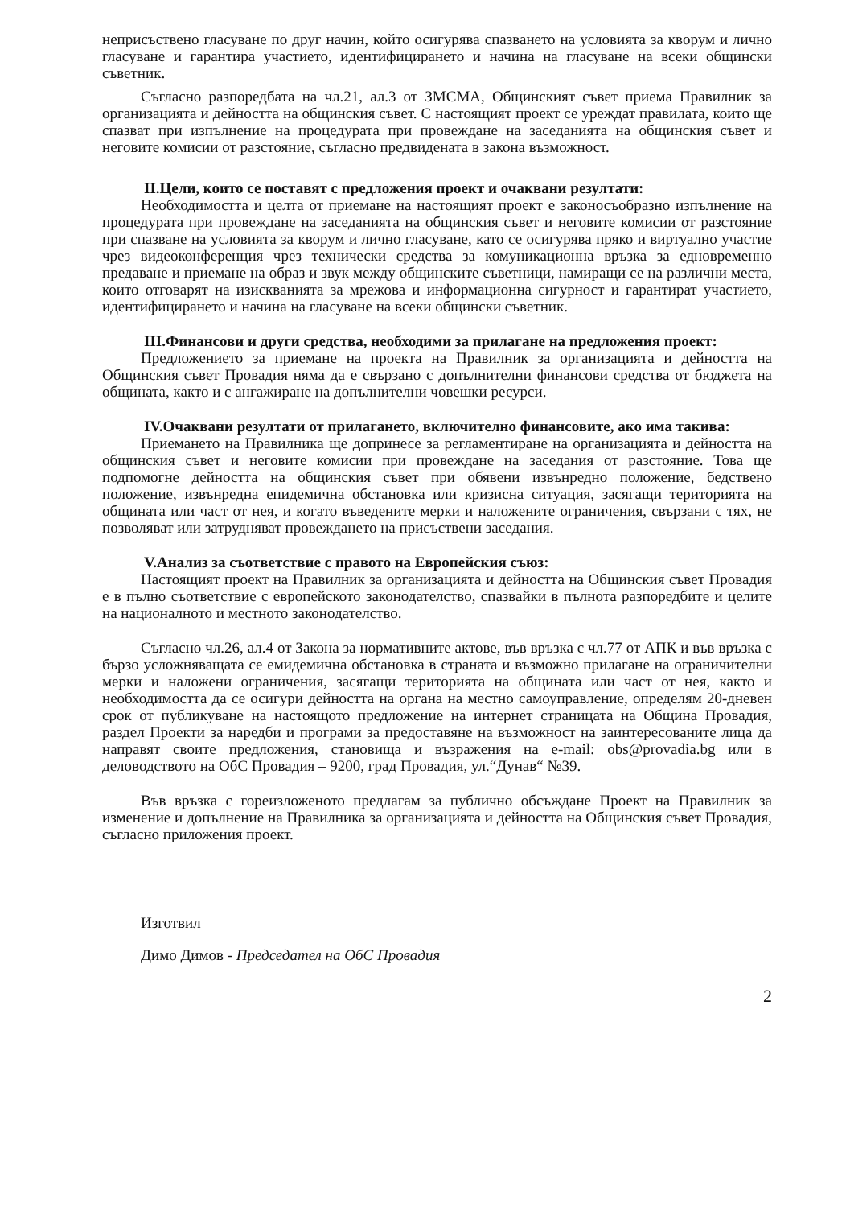неприсъствено гласуване по друг начин, който осигурява спазването на условията за кворум и лично гласуване и гарантира участието, идентифицирането и начина на гласуване на всеки общински съветник.
Съгласно разпоредбата на чл.21, ал.3 от ЗМСМА, Общинският съвет приема Правилник за организацията и дейността на общинския съвет. С настоящият проект се уреждат правилата, които ще спазват при изпълнение на процедурата при провеждане на заседанията на общинския съвет и неговите комисии от разстояние, съгласно предвидената в закона възможност.
II.Цели, които се поставят с предложения проект и очаквани резултати:
Необходимостта и целта от приемане на настоящият проект е законосъобразно изпълнение на процедурата при провеждане на заседанията на общинския съвет и неговите комисии от разстояние при спазване на условията за кворум и лично гласуване, като се осигурява пряко и виртуално участие чрез видеоконференция чрез технически средства за комуникационна връзка за едновременно предаване и приемане на образ и звук между общинските съветници, намиращи се на различни места, които отговарят на изискванията за мрежова и информационна сигурност и гарантират участието, идентифицирането и начина на гласуване на всеки общински съветник.
III.Финансови и други средства, необходими за прилагане на предложения проект:
Предложението за приемане на проекта на Правилник за организацията и дейността на Общинския съвет Провадия няма да е свързано с допълнителни финансови средства от бюджета на общината, както и с ангажиране на допълнителни човешки ресурси.
IV.Очаквани резултати от прилагането, включително финансовите, ако има такива:
Приемането на Правилника ще допринесе за регламентиране на организацията и дейността на общинския съвет и неговите комисии при провеждане на заседания от разстояние. Това ще подпомогне дейността на общинския съвет при обявени извънредно положение, бедствено положение, извънредна епидемична обстановка или кризисна ситуация, засягащи територията на общината или част от нея, и когато въведените мерки и наложените ограничения, свързани с тях, не позволяват или затрудняват провеждането на присъствени заседания.
V.Анализ за съответствие с правото на Европейския съюз:
Настоящият проект на Правилник за организацията и дейността на Общинския съвет Провадия е в пълно съответствие с европейското законодателство, спазвайки в пълнота разпоредбите и целите на националното и местното законодателство.
Съгласно чл.26, ал.4 от Закона за нормативните актове, във връзка с чл.77 от АПК и във връзка с бързо усложняващата се емидемична обстановка в страната и възможно прилагане на ограничителни мерки и наложени ограничения, засягащи територията на общината или част от нея, както и необходимостта да се осигури дейността на органа на местно самоуправление, определям 20-дневен срок от публикуване на настоящото предложение на интернет страницата на Община Провадия, раздел Проекти за наредби и програми за предоставяне на възможност на заинтересованите лица да направят своите предложения, становища и възражения на e-mail: obs@provadia.bg или в деловодството на ОбС Провадия – 9200, град Провадия, ул.“Дунав“ №39.
Във връзка с гореизложеното предлагам за публично обсъждане Проект на Правилник за изменение и допълнение на Правилника за организацията и дейността на Общинския съвет Провадия, съгласно приложения проект.
Изготвил
Димо Димов - Председател на ОбС Провадия
2